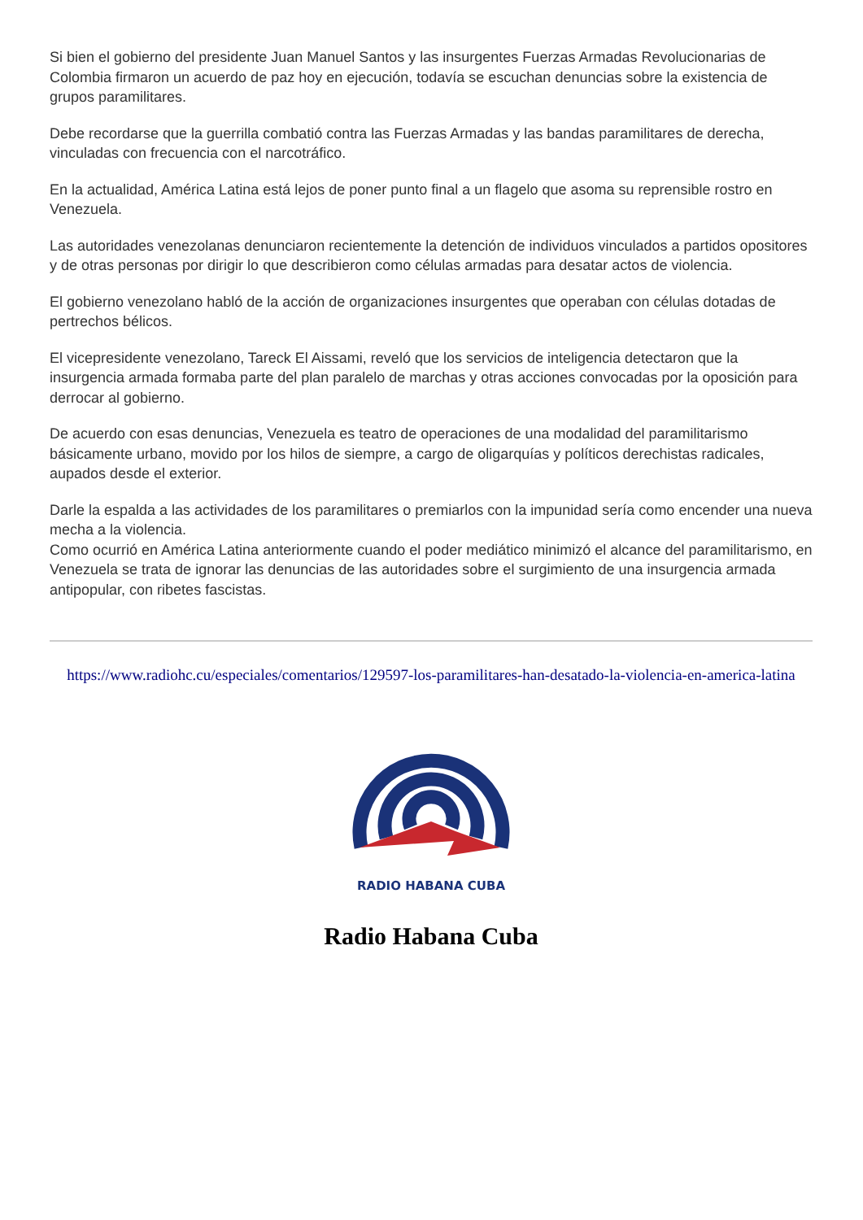Si bien el gobierno del presidente Juan Manuel Santos y las insurgentes Fuerzas Armadas Revolucionarias de Colombia firmaron un acuerdo de paz hoy en ejecución, todavía se escuchan denuncias sobre la existencia de grupos paramilitares.
Debe recordarse que la guerrilla combatió contra las Fuerzas Armadas y las bandas paramilitares de derecha, vinculadas con frecuencia con el narcotráfico.
En la actualidad, América Latina está lejos de poner punto final a un flagelo que asoma su reprensible rostro en Venezuela.
Las autoridades venezolanas denunciaron recientemente la detención de individuos vinculados a partidos opositores y de otras personas por dirigir lo que describieron como células armadas para desatar actos de violencia.
El gobierno venezolano habló de la acción de organizaciones insurgentes que operaban con células dotadas de pertrechos bélicos.
El vicepresidente venezolano, Tareck El Aissami, reveló que los servicios de inteligencia detectaron que la insurgencia armada formaba parte del plan paralelo de marchas y otras acciones convocadas por la oposición para derrocar al gobierno.
De acuerdo con esas denuncias, Venezuela es teatro de operaciones de una modalidad del paramilitarismo básicamente urbano, movido por los hilos de siempre, a cargo de oligarquías y políticos derechistas radicales, aupados desde el exterior.
Darle la espalda a las actividades de los paramilitares o premiarlos con la impunidad sería como encender una nueva mecha a la violencia.
Como ocurrió en América Latina anteriormente cuando el poder mediático minimizó el alcance del paramilitarismo, en Venezuela se trata de ignorar las denuncias de las autoridades sobre el surgimiento de una insurgencia armada antipopular, con ribetes fascistas.
https://www.radiohc.cu/especiales/comentarios/129597-los-paramilitares-han-desatado-la-violencia-en-america-latina
RADIO HABANA CUBA
Radio Habana Cuba